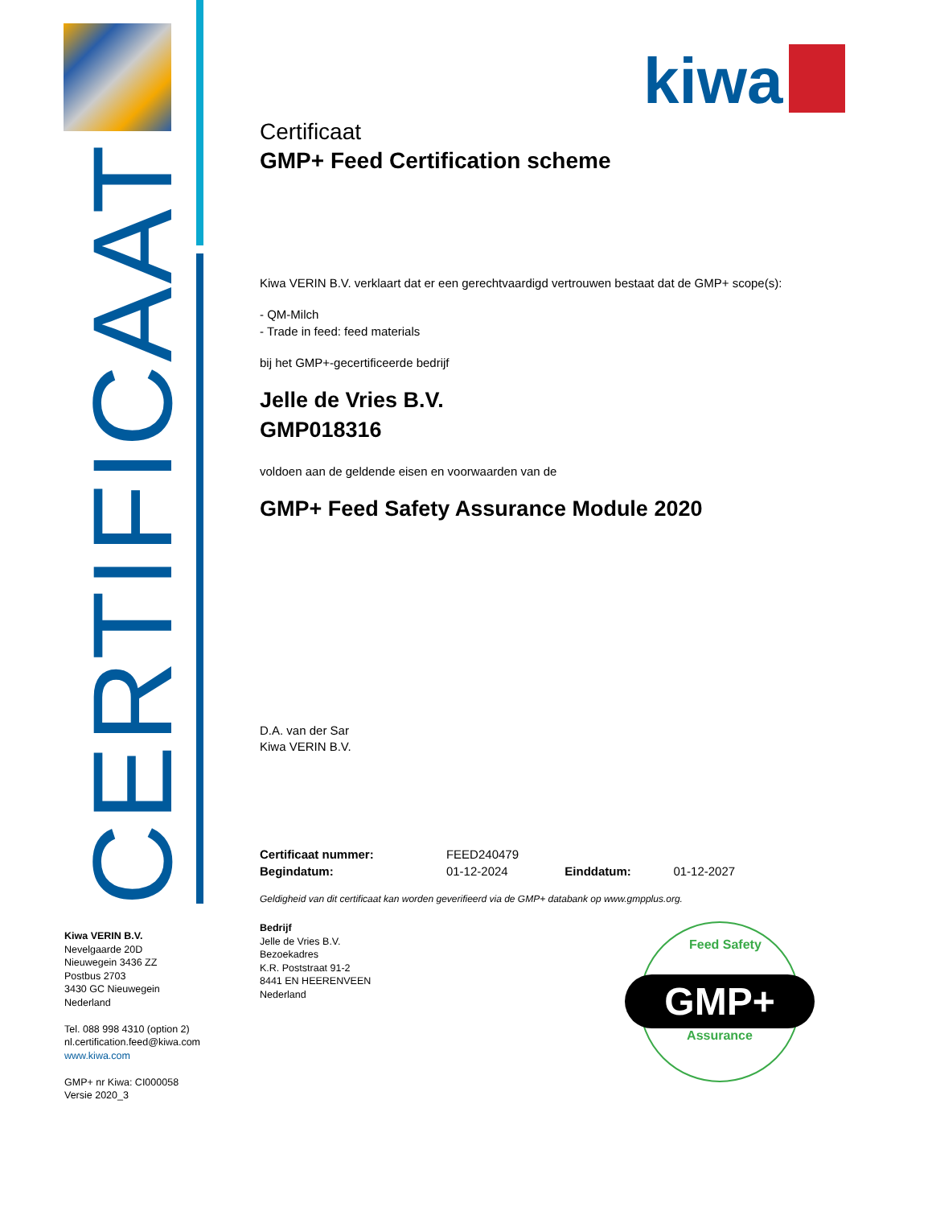CERTIFICAAT
kiwa
Certificaat
GMP+ Feed Certification scheme
Kiwa VERIN B.V. verklaart dat er een gerechtvaardigd vertrouwen bestaat dat de GMP+ scope(s):
- QM-Milch
- Trade in feed: feed materials
bij het GMP+-gecertificeerde bedrijf
Jelle de Vries B.V.
GMP018316
voldoen aan de geldende eisen en voorwaarden van de
GMP+ Feed Safety Assurance Module 2020
D.A. van der Sar
Kiwa VERIN B.V.
| Certificaat nummer: | FEED240479 | | |
| Begindatum: | 01-12-2024 | Einddatum: | 01-12-2027 |
Geldigheid van dit certificaat kan worden geverifieerd via de GMP+ databank op www.gmpplus.org.
Bedrijf
Jelle de Vries B.V.
Bezoekadres
K.R. Poststraat 91-2
8441 EN HEERENVEEN
Nederland
Kiwa VERIN B.V.
Nevelgaarde 20D
Nieuwegein 3436 ZZ
Postbus 2703
3430 GC Nieuwegein
Nederland
Tel. 088 998 4310 (option 2)
nl.certification.feed@kiwa.com
www.kiwa.com
GMP+ nr Kiwa: CI000058
Versie 2020_3
Feed Safety
GMP+
Assurance